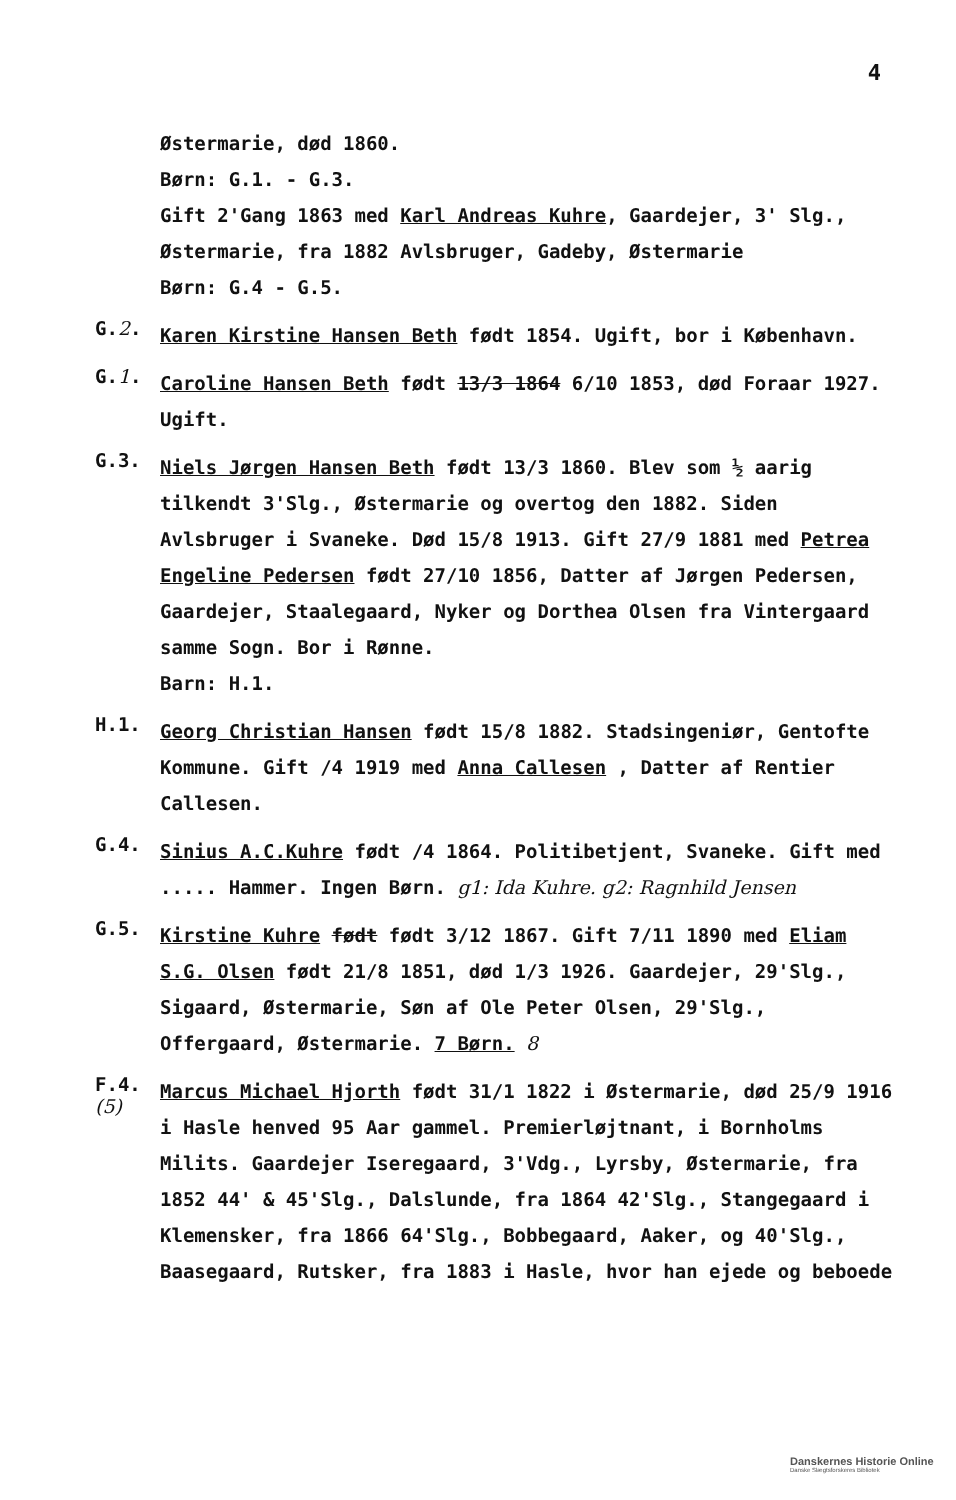4
Østermarie, død 1860.
Børn: G.1. - G.3.
Gift 2'Gang 1863 med Karl Andreas Kuhre, Gaardejer, 3' Slg., Østermarie, fra 1882 Avlsbruger, Gadeby, Østermarie
Børn: G.4 - G.5.
G.2.
Karen Kirstine Hansen Beth født 1854. Ugift, bor i København.
G.1.
Caroline Hansen Beth født 13/3 1864 6/10 1853, død Foraar 1927. Ugift.
G.3.
Niels Jørgen Hansen Beth født 13/3 1860. Blev som ½ aarig tilkendt 3'Slg., Østermarie og overtog den 1882. Siden Avlsbruger i Svaneke. Død 15/8 1913. Gift 27/9 1881 med Petrea Engeline Pedersen født 27/10 1856, Datter af Jørgen Pedersen, Gaardejer, Staalegaard, Nyker og Dorthea Olsen fra Vintergaard samme Sogn. Bor i Rønne.
Barn: H.1.
H.1.
Georg Christian Hansen født 15/8 1882. Stadsingeniør, Gentofte Kommune. Gift /4 1919 med Anna Callesen , Datter af Rentier Callesen.
G.4.
Sinius A.C.Kuhre født /4 1864. Politibetjent, Svaneke. Gift med ..... Hammer. Ingen Børn. g1: Ida Kuhre. g2: Ragnhild Jensen
G.5.
Kirstine Kuhre født født 3/12 1867. Gift 7/11 1890 med Eliam S.G. Olsen født 21/8 1851, død 1/3 1926. Gaardejer, 29'Slg., Sigaard, Østermarie, Søn af Ole Peter Olsen, 29'Slg., Offergaard, Østermarie. 7 Børn. 8
F.4.
(5)
Marcus Michael Hjorth født 31/1 1822 i Østermarie, død 25/9 1916 i Hasle henved 95 Aar gammel. Premierløjtnant, i Bornholms Milits. Gaardejer Iseregaard, 3'Vdg., Lyrsby, Østermarie, fra 1852 44' & 45'Slg., Dalslunde, fra 1864 42'Slg., Stangegaard i Klemensker, fra 1866 64'Slg., Bobbegaard, Aaker, og 40'Slg., Baasegaard, Rutsker, fra 1883 i Hasle, hvor han ejede og beboede
Danskernes Historie Online
Danske Slægtsforskeres Bibliotek